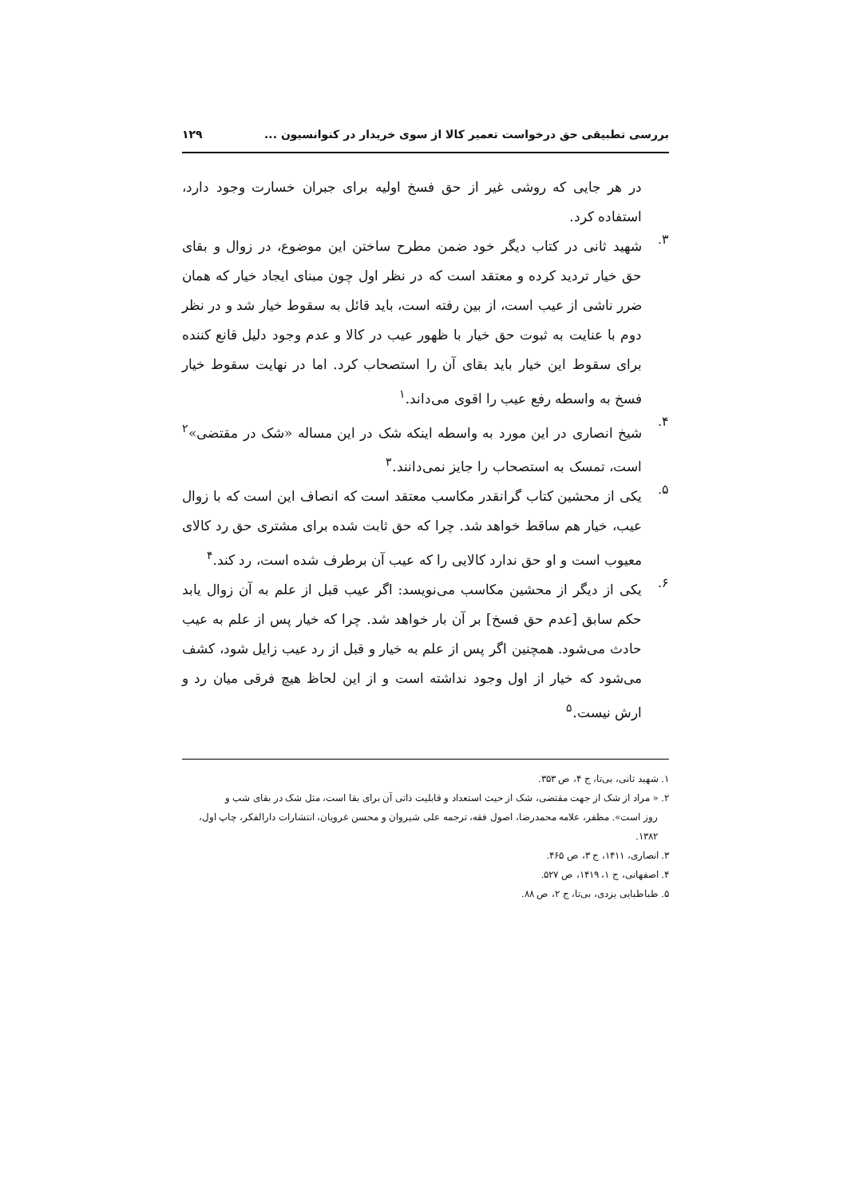بررسی تطبیقی حق درخواست تعمیر کالا از سوی خریدار در کنوانسیون ... ۱۲۹
در هر جایی که روشی غیر از حق فسخ اولیه برای جبران خسارت وجود دارد، استفاده کرد.
۳.
شهید ثانی در کتاب دیگر خود ضمن مطرح ساختن این موضوع، در زوال و بقای حق خیار تردید کرده و معتقد است که در نظر اول چون مبنای ایجاد خیار که همان ضرر ناشی از عیب است، از بین رفته است، باید قائل به سقوط خیار شد و در نظر دوم با عنایت به ثبوت حق خیار با ظهور عیب در کالا و عدم وجود دلیل قانع کننده برای سقوط این خیار باید بقای آن را استصحاب کرد. اما در نهایت سقوط خیار فسخ به واسطه رفع عیب را اقوی می‌داند.<sup>۱</sup>
۴.
شیخ انصاری در این مورد به واسطه اینکه شک در این مساله «شک در مقتضی»<sup>۲</sup> است، تمسک به استصحاب را جایز نمی‌دانند.<sup>۳</sup>
۵.
یکی از محشین کتاب گرانقدر مکاسب معتقد است که انصاف این است که با زوال عیب، خیار هم ساقط خواهد شد. چرا که حق ثابت شده برای مشتری حق رد کالای معیوب است و او حق ندارد کالایی را که عیب آن برطرف شده است، رد کند.<sup>۴</sup>
۶.
یکی از دیگر از محشین مکاسب می‌نویسد: اگر عیب قبل از علم به آن زوال یابد حکم سابق [عدم حق فسخ] بر آن بار خواهد شد. چرا که خیار پس از علم به عیب حادث می‌شود. همچنین اگر پس از علم به خیار و قبل از رد عیب زایل شود، کشف می‌شود که خیار از اول وجود نداشته است و از این لحاظ هیچ فرقی میان رد و ارش نیست.<sup>۵</sup>
۱. شهید ثانی، بی‌تا، ج ۴، ص ۳۵۳.
۲. « مراد از شک از جهت مقتضی، شک از حیث استعداد و قابلیت ذاتی آن برای بقا است، مثل شک در بقای شب و
روز است». مظفر، علامه محمدرضا، اصول فقه، ترجمه علی شیروان و محسن غرویان، انتشارات دارالفکر، چاپ اول، ۱۳۸۲.
۳. انصاری، ۱۴۱۱، ج ۳، ص ۴۶۵.
۴. اصفهانی، ج ۱، ۱۴۱۹، ص ۵۲۷.
۵. طباطبایی یزدی، بی‌تا، ج ۲، ص ۸۸.